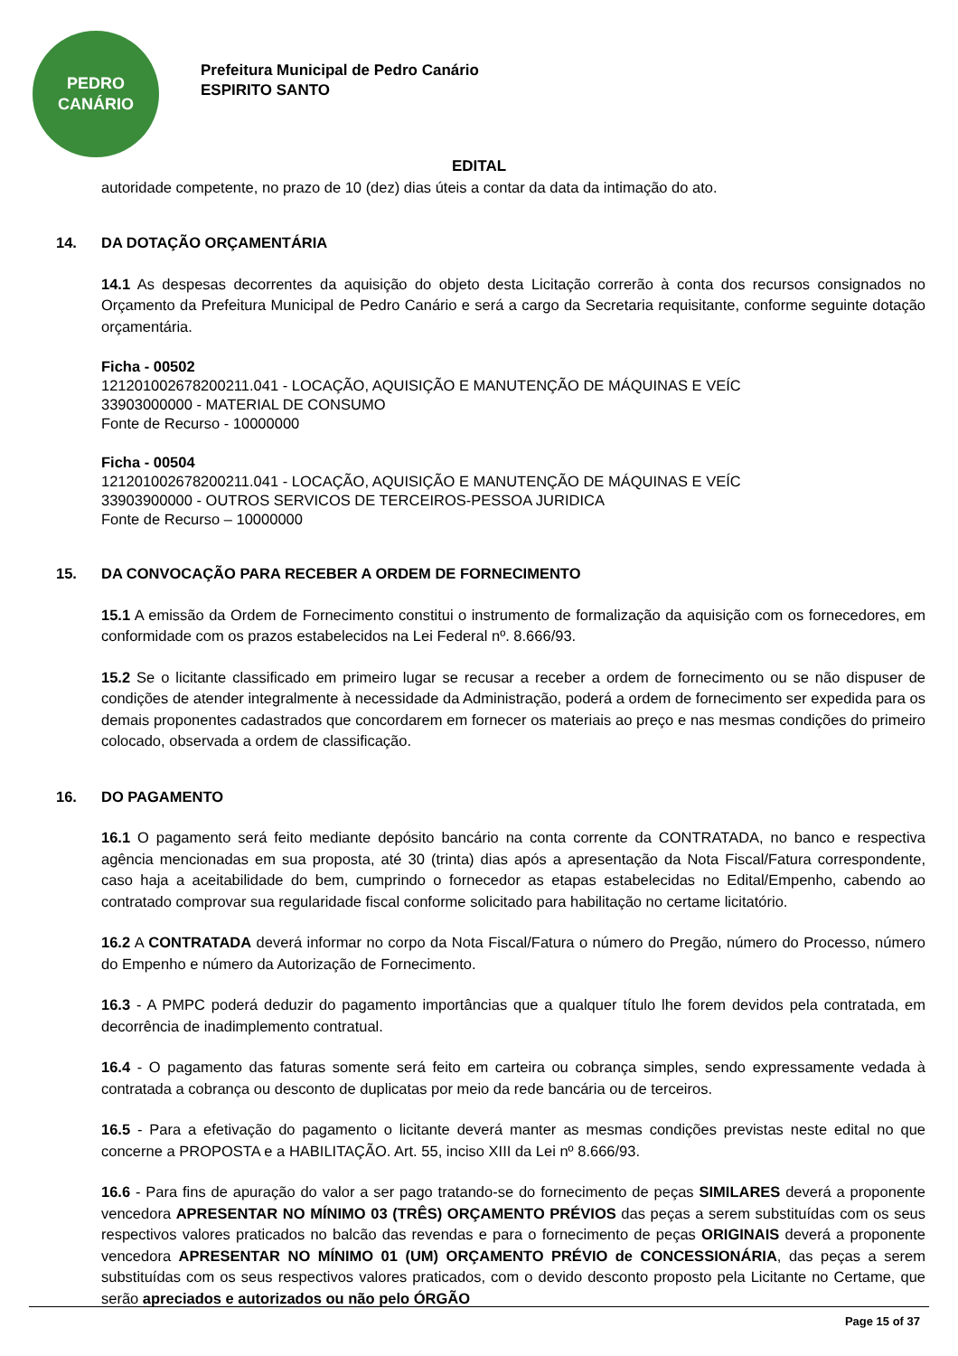PEDRO
CANÁRIO
Prefeitura Municipal de Pedro Canário
ESPIRITO SANTO
EDITAL
autoridade competente, no prazo de 10 (dez) dias úteis a contar da data da intimação do ato.
14. DA DOTAÇÃO ORÇAMENTÁRIA
14.1 As despesas decorrentes da aquisição do objeto desta Licitação correrão à conta dos recursos consignados no Orçamento da Prefeitura Municipal de Pedro Canário e será a cargo da Secretaria requisitante, conforme seguinte dotação orçamentária.
Ficha - 00502
121201002678200211.041 - LOCAÇÃO, AQUISIÇÃO E MANUTENÇÃO DE MÁQUINAS E VEÍC
33903000000 - MATERIAL DE CONSUMO
Fonte de Recurso - 10000000
Ficha - 00504
121201002678200211.041 - LOCAÇÃO, AQUISIÇÃO E MANUTENÇÃO DE MÁQUINAS E VEÍC
33903900000 - OUTROS SERVICOS DE TERCEIROS-PESSOA JURIDICA
Fonte de Recurso – 10000000
15. DA CONVOCAÇÃO PARA RECEBER A ORDEM DE FORNECIMENTO
15.1 A emissão da Ordem de Fornecimento constitui o instrumento de formalização da aquisição com os fornecedores, em conformidade com os prazos estabelecidos na Lei Federal nº. 8.666/93.
15.2 Se o licitante classificado em primeiro lugar se recusar a receber a ordem de fornecimento ou se não dispuser de condições de atender integralmente à necessidade da Administração, poderá a ordem de fornecimento ser expedida para os demais proponentes cadastrados que concordarem em fornecer os materiais ao preço e nas mesmas condições do primeiro colocado, observada a ordem de classificação.
16. DO PAGAMENTO
16.1 O pagamento será feito mediante depósito bancário na conta corrente da CONTRATADA, no banco e respectiva agência mencionadas em sua proposta, até 30 (trinta) dias após a apresentação da Nota Fiscal/Fatura correspondente, caso haja a aceitabilidade do bem, cumprindo o fornecedor as etapas estabelecidas no Edital/Empenho, cabendo ao contratado comprovar sua regularidade fiscal conforme solicitado para habilitação no certame licitatório.
16.2 A CONTRATADA deverá informar no corpo da Nota Fiscal/Fatura o número do Pregão, número do Processo, número do Empenho e número da Autorização de Fornecimento.
16.3 - A PMPC poderá deduzir do pagamento importâncias que a qualquer título lhe forem devidos pela contratada, em decorrência de inadimplemento contratual.
16.4 - O pagamento das faturas somente será feito em carteira ou cobrança simples, sendo expressamente vedada à contratada a cobrança ou desconto de duplicatas por meio da rede bancária ou de terceiros.
16.5 - Para a efetivação do pagamento o licitante deverá manter as mesmas condições previstas neste edital no que concerne a PROPOSTA e a HABILITAÇÃO. Art. 55, inciso XIII da Lei nº 8.666/93.
16.6 - Para fins de apuração do valor a ser pago tratando-se do fornecimento de peças SIMILARES deverá a proponente vencedora APRESENTAR NO MÍNIMO 03 (TRÊS) ORÇAMENTO PRÉVIOS das peças a serem substituídas com os seus respectivos valores praticados no balcão das revendas e para o fornecimento de peças ORIGINAIS deverá a proponente vencedora APRESENTAR NO MÍNIMO 01 (UM) ORÇAMENTO PRÉVIO de CONCESSIONÁRIA, das peças a serem substituídas com os seus respectivos valores praticados, com o devido desconto proposto pela Licitante no Certame, que serão apreciados e autorizados ou não pelo ÓRGÃO
Page 15 of 37